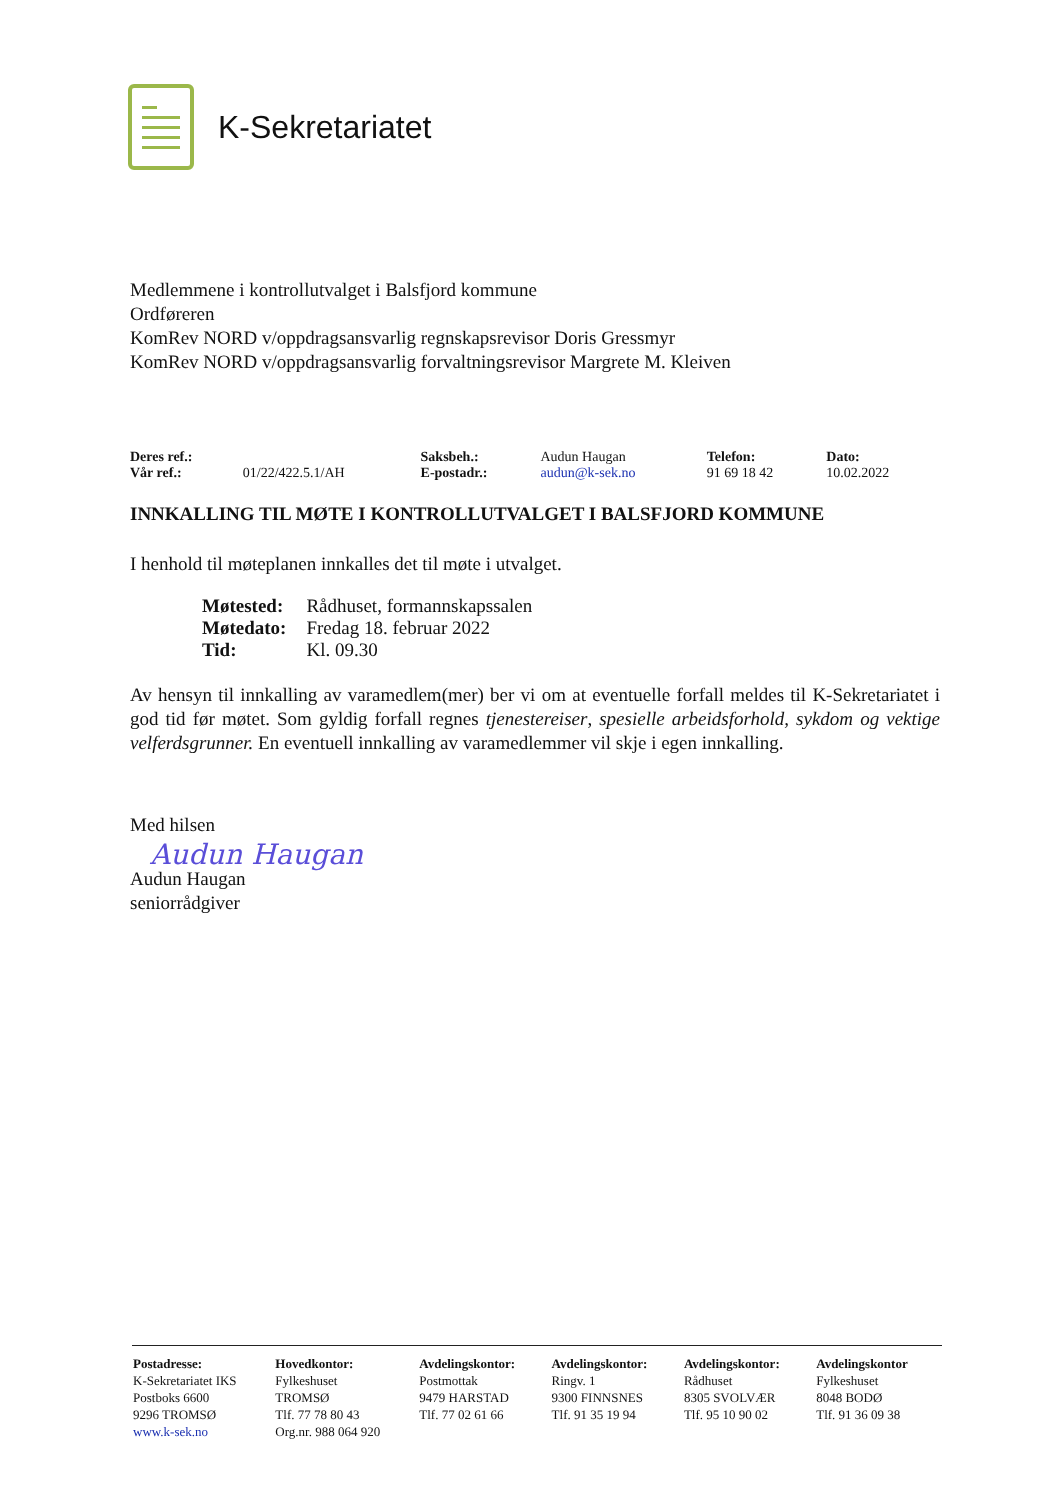K-Sekretariatet
Medlemmene i kontrollutvalget i Balsfjord kommune
Ordføreren
KomRev NORD v/oppdragsansvarlig regnskapsrevisor Doris Gressmyr
KomRev NORD v/oppdragsansvarlig forvaltningsrevisor Margrete M. Kleiven
| Deres ref.: | | Saksbeh.: | Audun Haugan | Telefon: | Dato: |
| Vår ref.: | 01/22/422.5.1/AH | E-postadr.: | audun@k-sek.no | 91 69 18 42 | 10.02.2022 |
INNKALLING TIL MØTE I KONTROLLUTVALGET I BALSFJORD KOMMUNE
I henhold til møteplanen innkalles det til møte i utvalget.
| Møtested: | Rådhuset, formannskapssalen |
| Møtedato: | Fredag 18. februar 2022 |
| Tid: | Kl. 09.30 |
Av hensyn til innkalling av varamedlem(mer) ber vi om at eventuelle forfall meldes til K-Sekretariatet i god tid før møtet. Som gyldig forfall regnes tjenestereiser, spesielle arbeidsforhold, sykdom og vektige velferdsgrunner. En eventuell innkalling av varamedlemmer vil skje i egen innkalling.
Med hilsen
Audun Haugan
Audun Haugan
seniorrådgiver
| Postadresse: K-Sekretariatet IKS Postboks 6600 9296 TROMSØ www.k-sek.no | Hovedkontor: Fylkeshuset TROMSØ Tlf. 77 78 80 43 Org.nr. 988 064 920 | Avdelingskontor: Postmottak 9479 HARSTAD Tlf. 77 02 61 66 | Avdelingskontor: Ringv. 1 9300 FINNSNES Tlf. 91 35 19 94 | Avdelingskontor: Rådhuset 8305 SVOLVÆR Tlf. 95 10 90 02 | Avdelingskontor Fylkeshuset 8048 BODØ Tlf. 91 36 09 38 |